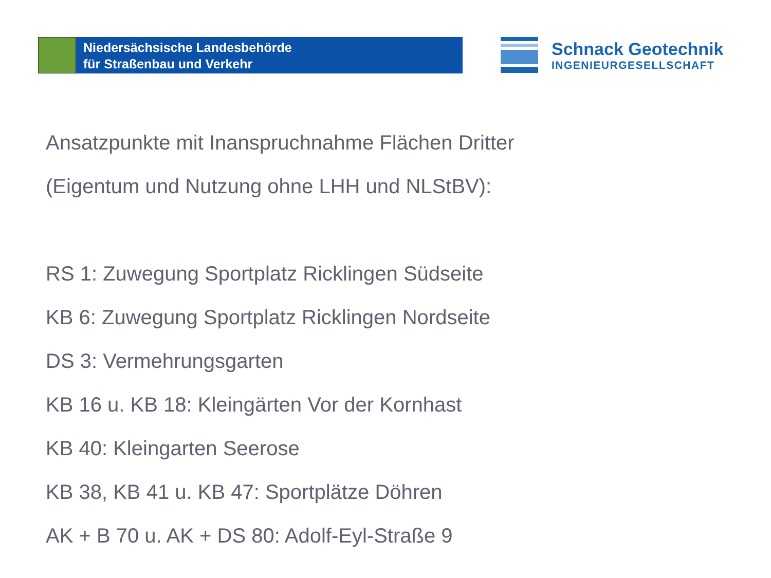Niedersächsische Landesbehörde
für Straßenbau und Verkehr
Schnack Geotechnik
INGENIEURGESELLSCHAFT
Ansatzpunkte mit Inanspruchnahme Flächen Dritter
(Eigentum und Nutzung ohne LHH und NLStBV):
RS 1: Zuwegung Sportplatz Ricklingen Südseite
KB 6: Zuwegung Sportplatz Ricklingen Nordseite
DS 3: Vermehrungsgarten
KB 16 u. KB 18: Kleingärten Vor der Kornhast
KB 40: Kleingarten Seerose
KB 38, KB 41 u. KB 47: Sportplätze Döhren
AK + B 70 u. AK + DS 80: Adolf-Eyl-Straße 9